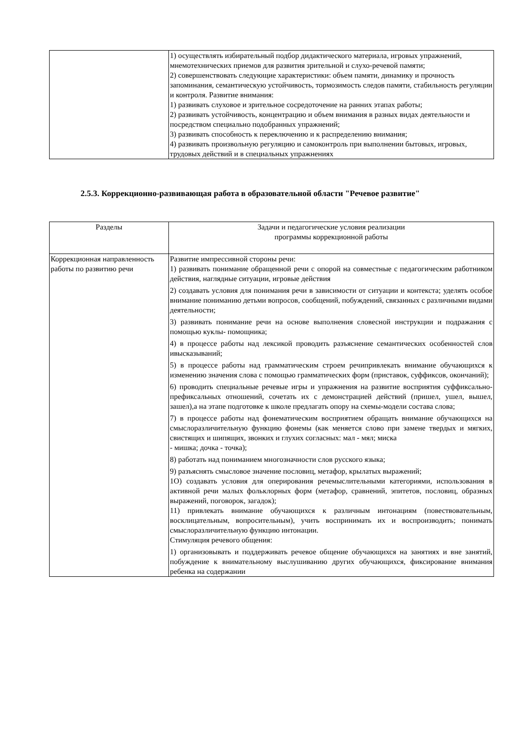| | 1) осуществлять избирательный подбор дидактического материала, игровых упражнений, мнемотехнических приемов для развития зрительной и слухо-речевой памяти; 2) совершенствовать следующие характеристики: объем памяти, динамику и прочность запоминания, семантическую устойчивость, тормозимость следов памяти, стабильность регуляции и контроля. Развитие внимания: 1) развивать слуховое и зрительное сосредоточение на ранних этапах работы; 2) развивать устойчивость, концентрацию и объем внимания в разных видах деятельности и посредством специально подобранных упражнений; 3) развивать способность к переключению и к распределению внимания; 4) развивать произвольную регуляцию и самоконтроль при выполнении бытовых, игровых, трудовых действий и в специальных упражнениях |
2.5.3. Коррекционно-развивающая работа в образовательной области "Речевое развитие"
| Разделы | Задачи и педагогические условия реализации программы коррекционной работы |
| --- | --- |
| Коррекционная направленность работы по развитию речи | Развитие импрессивной стороны речи: 1) развивать понимание обращенной речи с опорой на совместные с педагогическим работником действия, наглядные ситуации, игровые действия 2) создавать условия для понимания речи в зависимости от ситуации и контекста; уделять особое внимание пониманию детьми вопросов, сообщений, побуждений, связанных с различными видами деятельности; 3) развивать понимание речи на основе выполнения словесной инструкции и подражания с помощью куклы- помощника; 4) в процессе работы над лексикой проводить разъяснение семантических особенностей слов ивысказываний; 5) в процессе работы над грамматическим строем речипривлекать внимание обучающихся к изменению значения слова с помощью грамматических форм (приставок, суффиксов, окончаний); 6) проводить специальные речевые игры и упражнения на развитие восприятия суффиксально- префиксальных отношений, сочетать их с демонстрацией действий (пришел, ушел, вышел, зашел),а на этапе подготовке к школе предлагать опору на схемы-модели состава слова; 7) в процессе работы над фонематическим восприятием обращать внимание обучающихся на смыслоразличительную функцию фонемы (как меняется слово при замене твердых и мягких, свистящих и шипящих, звонких и глухих согласных: мал - мял; миска - мишка; дочка - точка); 8) работать над пониманием многозначности слов русского языка; 9) разъяснять смысловое значение пословиц, метафор, крылатых выражений; 1О) создавать условия для оперирования речемыслительными категориями, использования в активной речи малых фольклорных форм (метафор, сравнений, эпитетов, пословиц, образных выражений, поговорок, загадок); 11) привлекать внимание обучающихся к различным интонациям (повествовательным, восклицательным, вопросительным), учить воспринимать их и воспроизводить; понимать смыслоразличительную функцию интонации. Стимуляция речевого общения: 1) организовывать и поддерживать речевое общение обучающихся на занятиях и вне занятий, побуждение к внимательному выслушиванию других обучающихся, фиксирование внимания ребенка на содержании |